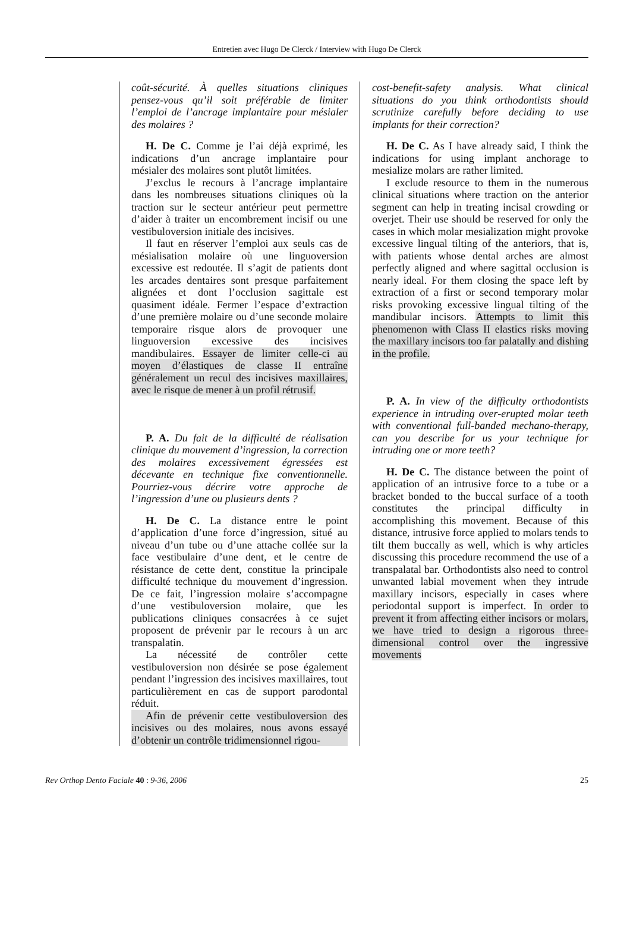Entretien avec Hugo De Clerck / Interview with Hugo De Clerck
coût-sécurité. À quelles situations cliniques pensez-vous qu’il soit préférable de limiter l’emploi de l’ancrage implantaire pour mésialer des molaires ?
H. De C. Comme je l’ai déjà exprimé, les indications d’un ancrage implantaire pour mésialer des molaires sont plutôt limitées.
J’exclus le recours à l’ancrage implantaire dans les nombreuses situations cliniques où la traction sur le secteur antérieur peut permettre d’aider à traiter un encombrement incisif ou une vestibuloversion initiale des incisives.
Il faut en réserver l’emploi aux seuls cas de mésialisation molaire où une linguoversion excessive est redoutée. Il s’agit de patients dont les arcades dentaires sont presque parfaitement alignées et dont l’occlusion sagittale est quasiment idéale. Fermer l’espace d’extraction d’une première molaire ou d’une seconde molaire temporaire risque alors de provoquer une linguoversion excessive des incisives mandibulaires. Essayer de limiter celle-ci au moyen d’élastiques de classe II entraîne généralement un recul des incisives maxillaires, avec le risque de mener à un profil rétrusif.
P. A. Du fait de la difficulté de réalisation clinique du mouvement d’ingression, la correction des molaires excessivement égressées est décevante en technique fixe conventionnelle. Pourriez-vous décrire votre approche de l’ingression d’une ou plusieurs dents ?
H. De C. La distance entre le point d’application d’une force d’ingression, situé au niveau d’un tube ou d’une attache collée sur la face vestibulaire d’une dent, et le centre de résistance de cette dent, constitue la principale difficulté technique du mouvement d’ingression. De ce fait, l’ingression molaire s’accompagne d’une vestibuloversion molaire, que les publications cliniques consacrées à ce sujet proposent de prévenir par le recours à un arc transpalatin.
La nécessité de contrôler cette vestibuloversion non désirée se pose également pendant l’ingression des incisives maxillaires, tout particulièrement en cas de support parodontal réduit.
Afin de prévenir cette vestibuloversion des incisives ou des molaires, nous avons essayé d’obtenir un contrôle tridimensionnel rigou-
cost-benefit-safety analysis. What clinical situations do you think orthodontists should scrutinize carefully before deciding to use implants for their correction?
H. De C. As I have already said, I think the indications for using implant anchorage to mesialize molars are rather limited.
I exclude resource to them in the numerous clinical situations where traction on the anterior segment can help in treating incisal crowding or overjet. Their use should be reserved for only the cases in which molar mesialization might provoke excessive lingual tilting of the anteriors, that is, with patients whose dental arches are almost perfectly aligned and where sagittal occlusion is nearly ideal. For them closing the space left by extraction of a first or second temporary molar risks provoking excessive lingual tilting of the mandibular incisors. Attempts to limit this phenomenon with Class II elastics risks moving the maxillary incisors too far palatally and dishing in the profile.
P. A. In view of the difficulty orthodontists experience in intruding over-erupted molar teeth with conventional full-banded mechano-therapy, can you describe for us your technique for intruding one or more teeth?
H. De C. The distance between the point of application of an intrusive force to a tube or a bracket bonded to the buccal surface of a tooth constitutes the principal difficulty in accomplishing this movement. Because of this distance, intrusive force applied to molars tends to tilt them buccally as well, which is why articles discussing this procedure recommend the use of a transpalatal bar. Orthodontists also need to control unwanted labial movement when they intrude maxillary incisors, especially in cases where periodontal support is imperfect. In order to prevent it from affecting either incisors or molars, we have tried to design a rigorous three-dimensional control over the ingressive movements
Rev Orthop Dento Faciale 40 : 9-36, 2006 25